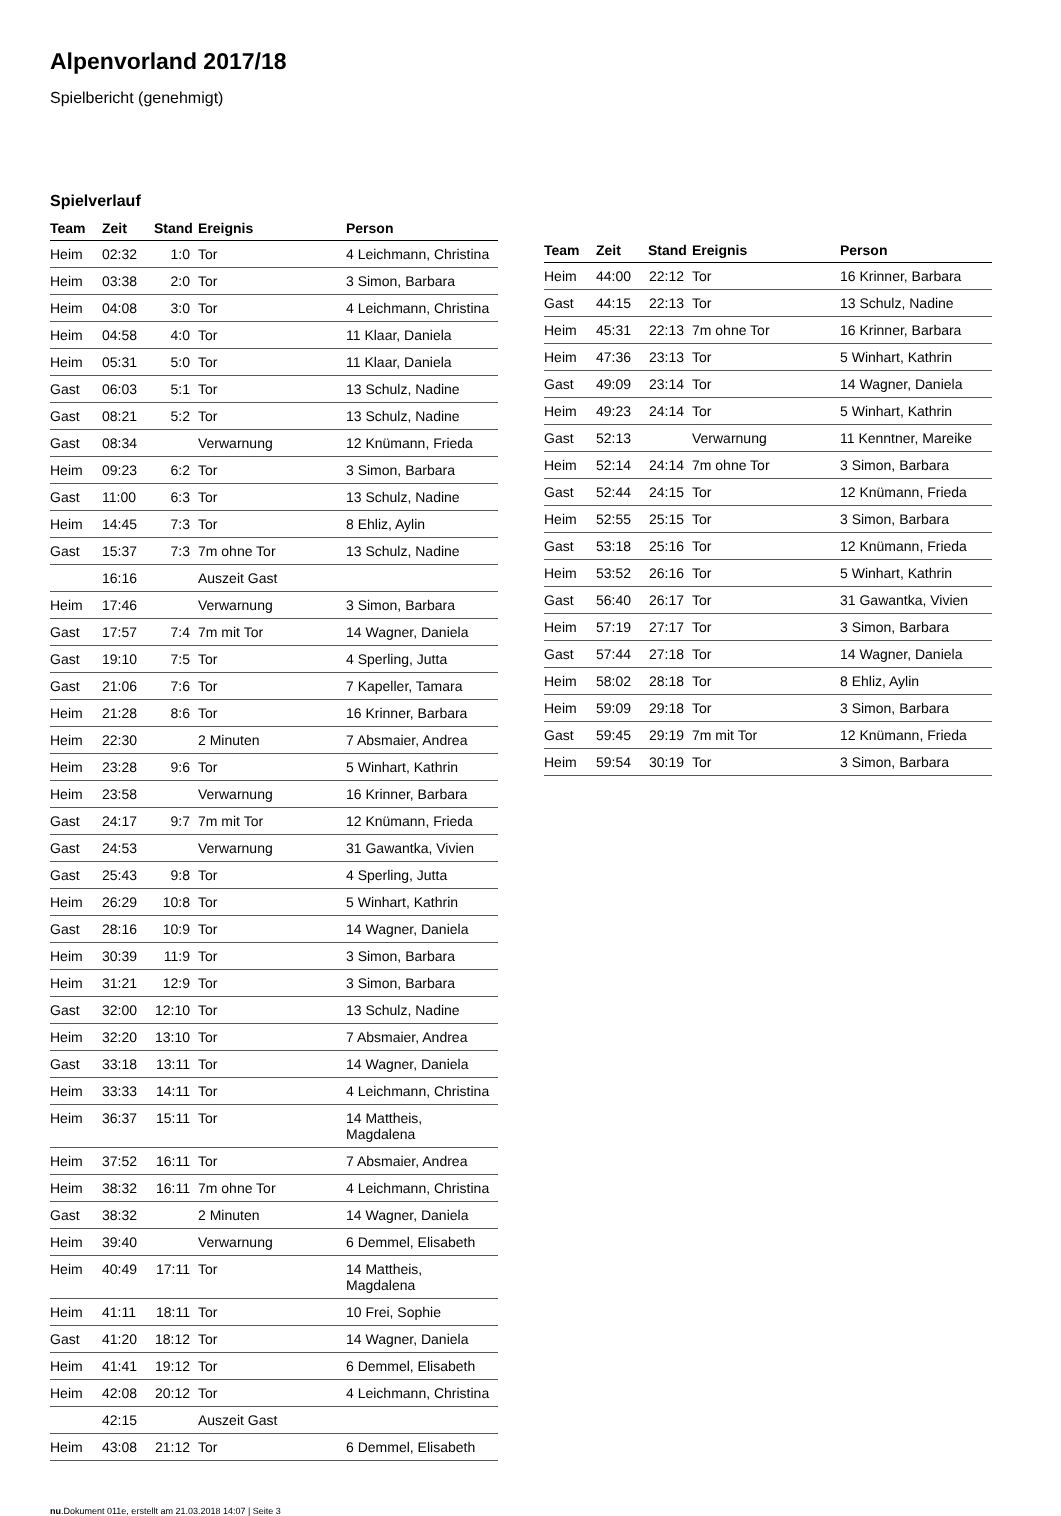Alpenvorland 2017/18
Spielbericht (genehmigt)
Spielverlauf
| Team | Zeit | Stand | Ereignis | Person |
| --- | --- | --- | --- | --- |
| Heim | 02:32 | 1:0 | Tor | 4 Leichmann, Christina |
| Heim | 03:38 | 2:0 | Tor | 3 Simon, Barbara |
| Heim | 04:08 | 3:0 | Tor | 4 Leichmann, Christina |
| Heim | 04:58 | 4:0 | Tor | 11 Klaar, Daniela |
| Heim | 05:31 | 5:0 | Tor | 11 Klaar, Daniela |
| Gast | 06:03 | 5:1 | Tor | 13 Schulz, Nadine |
| Gast | 08:21 | 5:2 | Tor | 13 Schulz, Nadine |
| Gast | 08:34 | | Verwarnung | 12 Knümann, Frieda |
| Heim | 09:23 | 6:2 | Tor | 3 Simon, Barbara |
| Gast | 11:00 | 6:3 | Tor | 13 Schulz, Nadine |
| Heim | 14:45 | 7:3 | Tor | 8 Ehliz, Aylin |
| Gast | 15:37 | 7:3 | 7m ohne Tor | 13 Schulz, Nadine |
| | 16:16 | | Auszeit Gast | |
| Heim | 17:46 | | Verwarnung | 3 Simon, Barbara |
| Gast | 17:57 | 7:4 | 7m mit Tor | 14 Wagner, Daniela |
| Gast | 19:10 | 7:5 | Tor | 4 Sperling, Jutta |
| Gast | 21:06 | 7:6 | Tor | 7 Kapeller, Tamara |
| Heim | 21:28 | 8:6 | Tor | 16 Krinner, Barbara |
| Heim | 22:30 | | 2 Minuten | 7 Absmaier, Andrea |
| Heim | 23:28 | 9:6 | Tor | 5 Winhart, Kathrin |
| Heim | 23:58 | | Verwarnung | 16 Krinner, Barbara |
| Gast | 24:17 | 9:7 | 7m mit Tor | 12 Knümann, Frieda |
| Gast | 24:53 | | Verwarnung | 31 Gawantka, Vivien |
| Gast | 25:43 | 9:8 | Tor | 4 Sperling, Jutta |
| Heim | 26:29 | 10:8 | Tor | 5 Winhart, Kathrin |
| Gast | 28:16 | 10:9 | Tor | 14 Wagner, Daniela |
| Heim | 30:39 | 11:9 | Tor | 3 Simon, Barbara |
| Heim | 31:21 | 12:9 | Tor | 3 Simon, Barbara |
| Gast | 32:00 | 12:10 | Tor | 13 Schulz, Nadine |
| Heim | 32:20 | 13:10 | Tor | 7 Absmaier, Andrea |
| Gast | 33:18 | 13:11 | Tor | 14 Wagner, Daniela |
| Heim | 33:33 | 14:11 | Tor | 4 Leichmann, Christina |
| Heim | 36:37 | 15:11 | Tor | 14 Mattheis, Magdalena |
| Heim | 37:52 | 16:11 | Tor | 7 Absmaier, Andrea |
| Heim | 38:32 | 16:11 | 7m ohne Tor | 4 Leichmann, Christina |
| Gast | 38:32 | | 2 Minuten | 14 Wagner, Daniela |
| Heim | 39:40 | | Verwarnung | 6 Demmel, Elisabeth |
| Heim | 40:49 | 17:11 | Tor | 14 Mattheis, Magdalena |
| Heim | 41:11 | 18:11 | Tor | 10 Frei, Sophie |
| Gast | 41:20 | 18:12 | Tor | 14 Wagner, Daniela |
| Heim | 41:41 | 19:12 | Tor | 6 Demmel, Elisabeth |
| Heim | 42:08 | 20:12 | Tor | 4 Leichmann, Christina |
| | 42:15 | | Auszeit Gast | |
| Heim | 43:08 | 21:12 | Tor | 6 Demmel, Elisabeth |
| Team | Zeit | Stand | Ereignis | Person |
| --- | --- | --- | --- | --- |
| Heim | 44:00 | 22:12 | Tor | 16 Krinner, Barbara |
| Gast | 44:15 | 22:13 | Tor | 13 Schulz, Nadine |
| Heim | 45:31 | 22:13 | 7m ohne Tor | 16 Krinner, Barbara |
| Heim | 47:36 | 23:13 | Tor | 5 Winhart, Kathrin |
| Gast | 49:09 | 23:14 | Tor | 14 Wagner, Daniela |
| Heim | 49:23 | 24:14 | Tor | 5 Winhart, Kathrin |
| Gast | 52:13 | | Verwarnung | 11 Kenntner, Mareike |
| Heim | 52:14 | 24:14 | 7m ohne Tor | 3 Simon, Barbara |
| Gast | 52:44 | 24:15 | Tor | 12 Knümann, Frieda |
| Heim | 52:55 | 25:15 | Tor | 3 Simon, Barbara |
| Gast | 53:18 | 25:16 | Tor | 12 Knümann, Frieda |
| Heim | 53:52 | 26:16 | Tor | 5 Winhart, Kathrin |
| Gast | 56:40 | 26:17 | Tor | 31 Gawantka, Vivien |
| Heim | 57:19 | 27:17 | Tor | 3 Simon, Barbara |
| Gast | 57:44 | 27:18 | Tor | 14 Wagner, Daniela |
| Heim | 58:02 | 28:18 | Tor | 8 Ehliz, Aylin |
| Heim | 59:09 | 29:18 | Tor | 3 Simon, Barbara |
| Gast | 59:45 | 29:19 | 7m mit Tor | 12 Knümann, Frieda |
| Heim | 59:54 | 30:19 | Tor | 3 Simon, Barbara |
nu.Dokument 011e, erstellt am 21.03.2018 14:07 | Seite 3